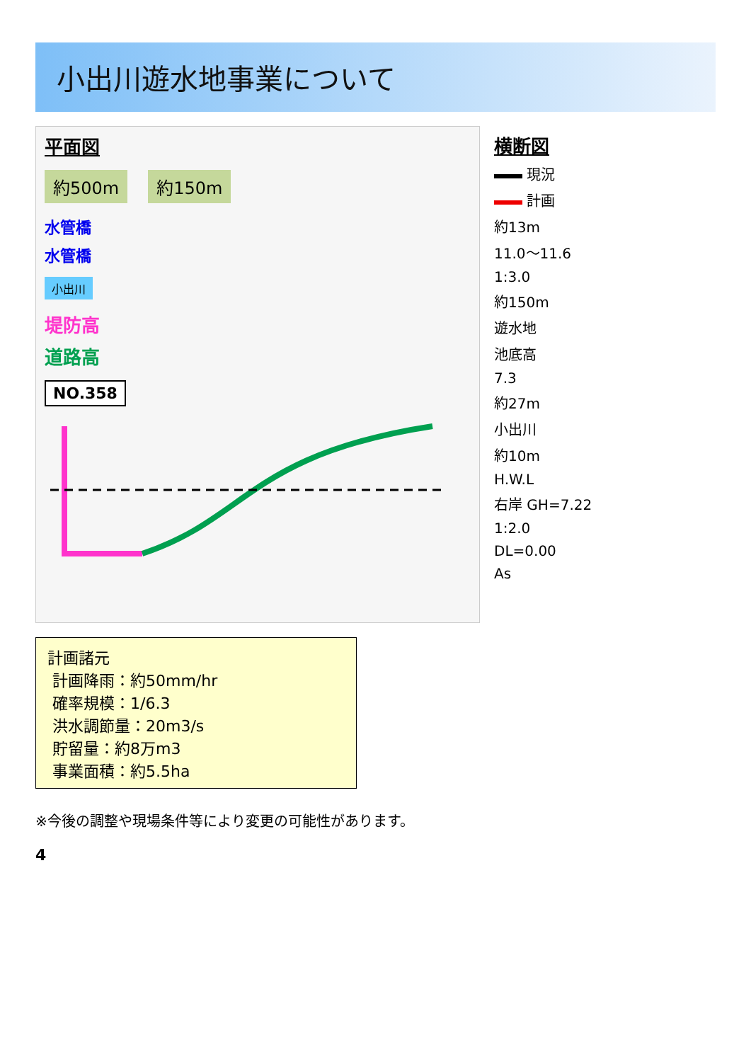小出川遊水地事業について
平面図
約500m 約150m
水管橋
水管橋
小出川
堤防高
道路高
NO.358
横断図
現況
計画
約13m
11.0～11.6
1:3.0
約150m
遊水地
池底高
7.3
約27m
小出川
約10m
H.W.L
右岸 GH=7.22
1:2.0
DL=0.00
As
計画諸元
計画降雨：約50mm/hr
確率規模：1/6.3
洪水調節量：20m3/s
貯留量：約8万m3
事業面積：約5.5ha
※今後の調整や現場条件等により変更の可能性があります。
4